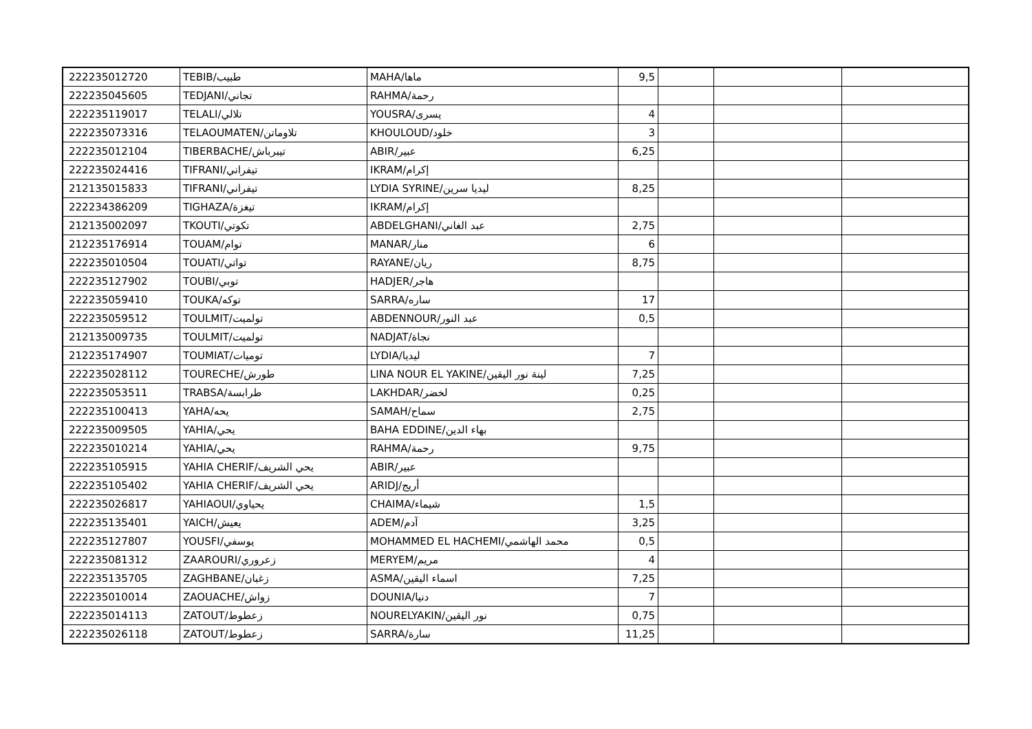| 222235012720 | TEBIB/طبيب | MAHA/ماها | 9,5 | | | |
| 222235045605 | TEDJANI/تجاني | RAHMA/رحمة | | | | |
| 222235119017 | TELALI/تلالي | YOUSRA/يسرى | 4 | | | |
| 222235073316 | TELAOUMATEN/تلاوماتن | KHOULOUD/خلود | 3 | | | |
| 222235012104 | TIBERBACHE/تيبرباش | ABIR/عبير | 6,25 | | | |
| 222235024416 | TIFRANI/تيفراني | IKRAM/إكرام | | | | |
| 212135015833 | TIFRANI/تيفراني | LYDIA SYRINE/ليديا سرين | 8,25 | | | |
| 222234386209 | TIGHAZA/تيغزة | IKRAM/إكرام | | | | |
| 212135002097 | TKOUTI/تكوتي | ABDELGHANI/عبد الغاني | 2,75 | | | |
| 212235176914 | TOUAM/توام | MANAR/منار | 6 | | | |
| 222235010504 | TOUATI/تواتي | RAYANE/ريان | 8,75 | | | |
| 222235127902 | TOUBI/توبي | HADJER/هاجر | | | | |
| 222235059410 | TOUKA/توكه | SARRA/ساره | 17 | | | |
| 222235059512 | TOULMIT/تولميت | ABDENNOUR/عبد النور | 0,5 | | | |
| 212135009735 | TOULMIT/تولميت | NADJAT/نجاة | | | | |
| 212235174907 | TOUMIAT/توميات | LYDIA/ليديا | 7 | | | |
| 222235028112 | TOURECHE/طورش | LINA NOUR EL YAKINE/لينة نور اليقين | 7,25 | | | |
| 222235053511 | TRABSA/طرابسة | LAKHDAR/لخضر | 0,25 | | | |
| 222235100413 | YAHA/يحه | SAMAH/سماح | 2,75 | | | |
| 222235009505 | YAHIA/يحي | BAHA EDDINE/بهاء الدين | | | | |
| 222235010214 | YAHIA/يحي | RAHMA/رحمة | 9,75 | | | |
| 222235105915 | YAHIA CHERIF/يحي الشريف | ABIR/عبير | | | | |
| 222235105402 | YAHIA CHERIF/يحي الشريف | ARIDJ/أريج | | | | |
| 222235026817 | YAHIAOUI/يحياوي | CHAIMA/شيماء | 1,5 | | | |
| 222235135401 | YAICH/يعيش | ADEM/آدم | 3,25 | | | |
| 222235127807 | YOUSFI/يوسفي | MOHAMMED EL HACHEMI/محمد الهاشمي | 0,5 | | | |
| 222235081312 | ZAAROURI/زعروري | MERYEM/مريم | 4 | | | |
| 222235135705 | ZAGHBANE/زغبان | ASMA/اسماء اليقين | 7,25 | | | |
| 222235010014 | ZAOUACHE/زواش | DOUNIA/دنيا | 7 | | | |
| 222235014113 | ZATOUT/زعطوط | NOURELYAKIN/نور اليقين | 0,75 | | | |
| 222235026118 | ZATOUT/زعطوط | SARRA/سارة | 11,25 | | | |